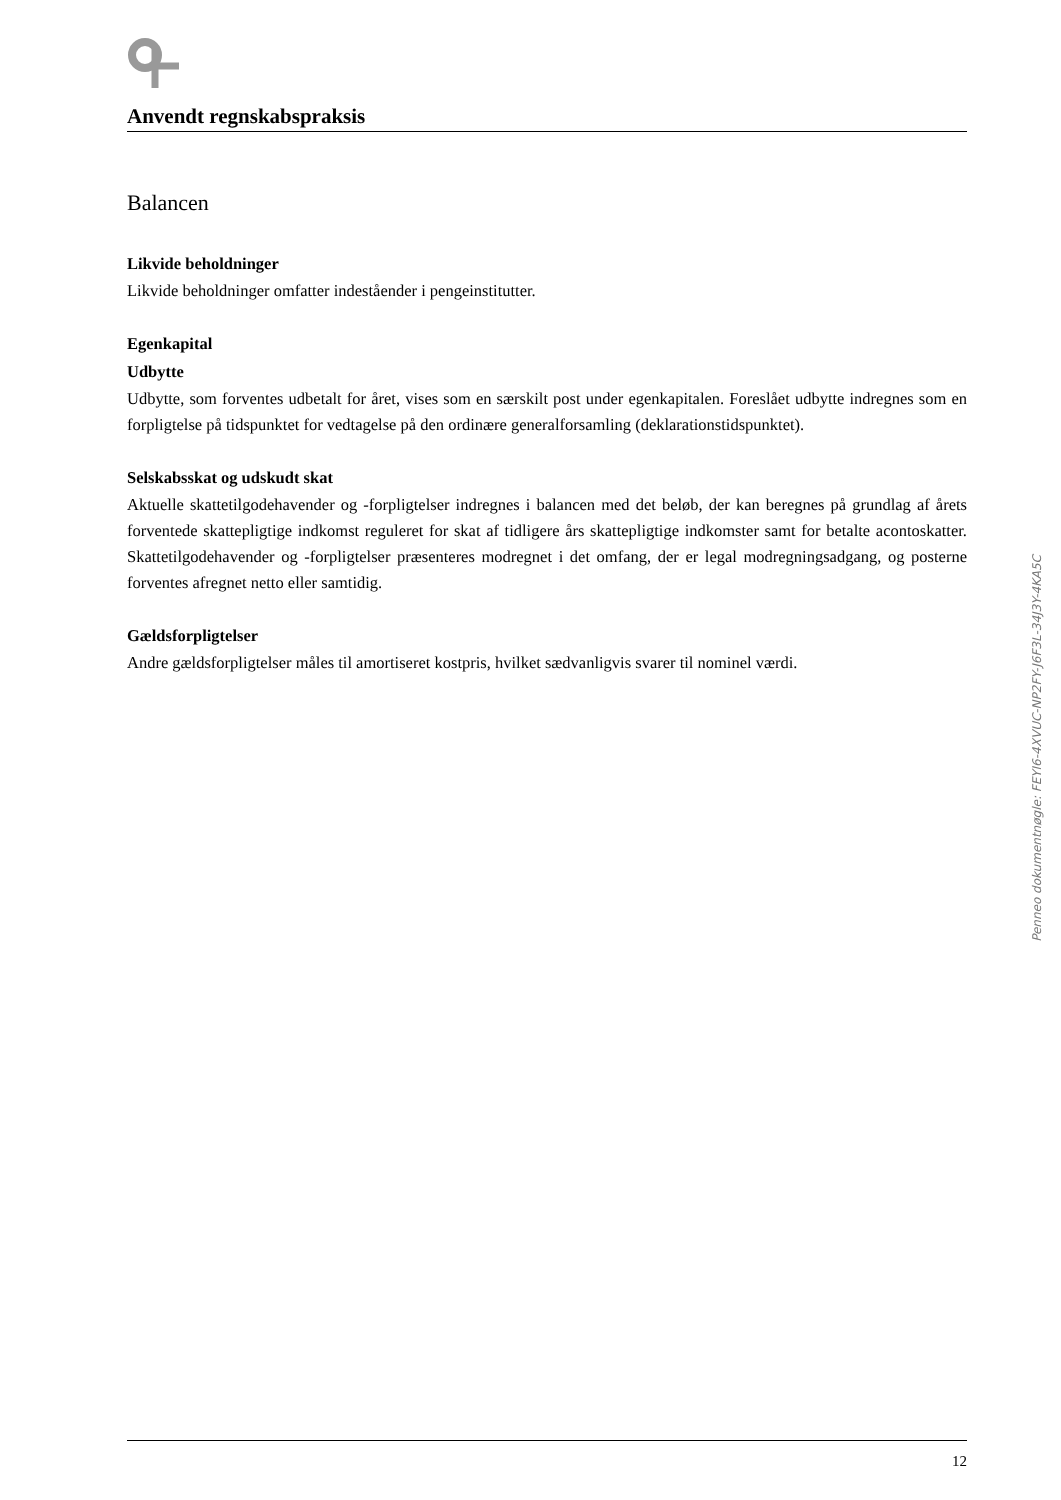Anvendt regnskabspraksis
Balancen
Likvide beholdninger
Likvide beholdninger omfatter indeståender i pengeinstitutter.
Egenkapital
Udbytte
Udbytte, som forventes udbetalt for året, vises som en særskilt post under egenkapitalen. Foreslået udbytte indregnes som en forpligtelse på tidspunktet for vedtagelse på den ordinære generalforsamling (deklarationstidspunktet).
Selskabsskat og udskudt skat
Aktuelle skattetilgodehavender og -forpligtelser indregnes i balancen med det beløb, der kan beregnes på grundlag af årets forventede skattepligtige indkomst reguleret for skat af tidligere års skattepligtige indkomster samt for betalte acontoskatter. Skattetilgodehavender og -forpligtelser præsenteres modregnet i det omfang, der er legal modregningsadgang, og posterne forventes afregnet netto eller samtidig.
Gældsforpligtelser
Andre gældsforpligtelser måles til amortiseret kostpris, hvilket sædvanligvis svarer til nominel værdi.
Penneo dokumentnøgle: FEYI6-4XVUC-NP2FY-J6F3L-34J3Y-4KA5C
12